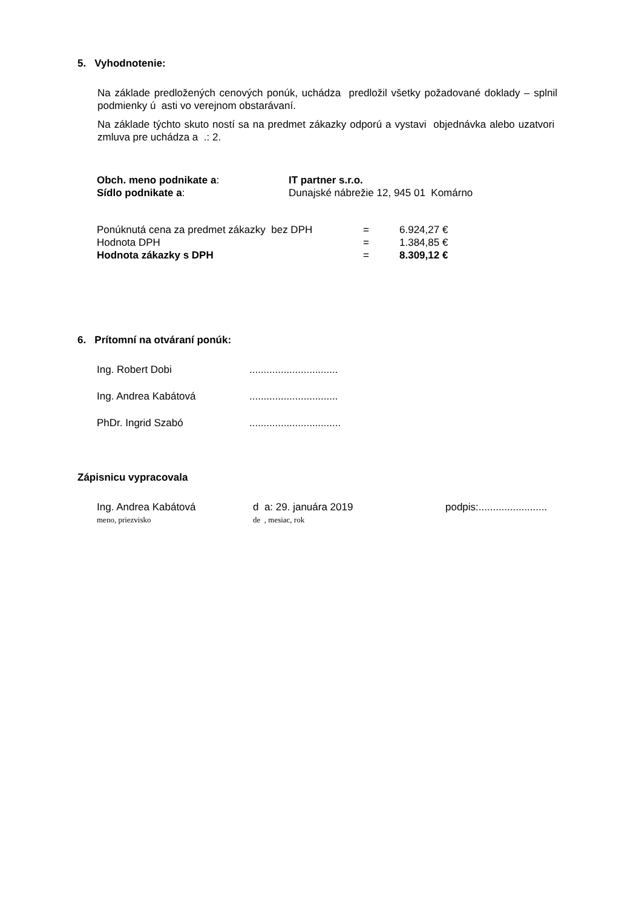5. Vyhodnotenie:
Na základe predložených cenových ponúk, uchádza predložil všetky požadované doklady – splnil podmienky ú asti vo verejnom obstarávaní.
Na základe týchto skuto ností sa na predmet zákazky odporú a vystavi objednávka alebo uzatvori zmluva pre uchádza a .: 2.
| Obch. meno podnikate a : | IT partner s.r.o. |
| Sídlo podnikate a : | Dunajské nábrežie 12, 945 01 Komárno |
| Ponúknutá cena za predmet zákazky bez DPH | = | 6.924,27 € |
| Hodnota DPH | = | 1.384,85 € |
| Hodnota zákazky s DPH | = | 8.309,12 € |
6. Prítomní na otváraní ponúk:
| Ing. Robert Dobi | ............................... |
| Ing. Andrea Kabátová | ............................... |
| PhDr. Ingrid Szabó | ................................ |
Zápisnicu vypracovala
| Ing. Andrea Kabátová | d a: 29. januára 2019 | podpis:........................ |
| meno, priezvisko | de , mesiac, rok | |